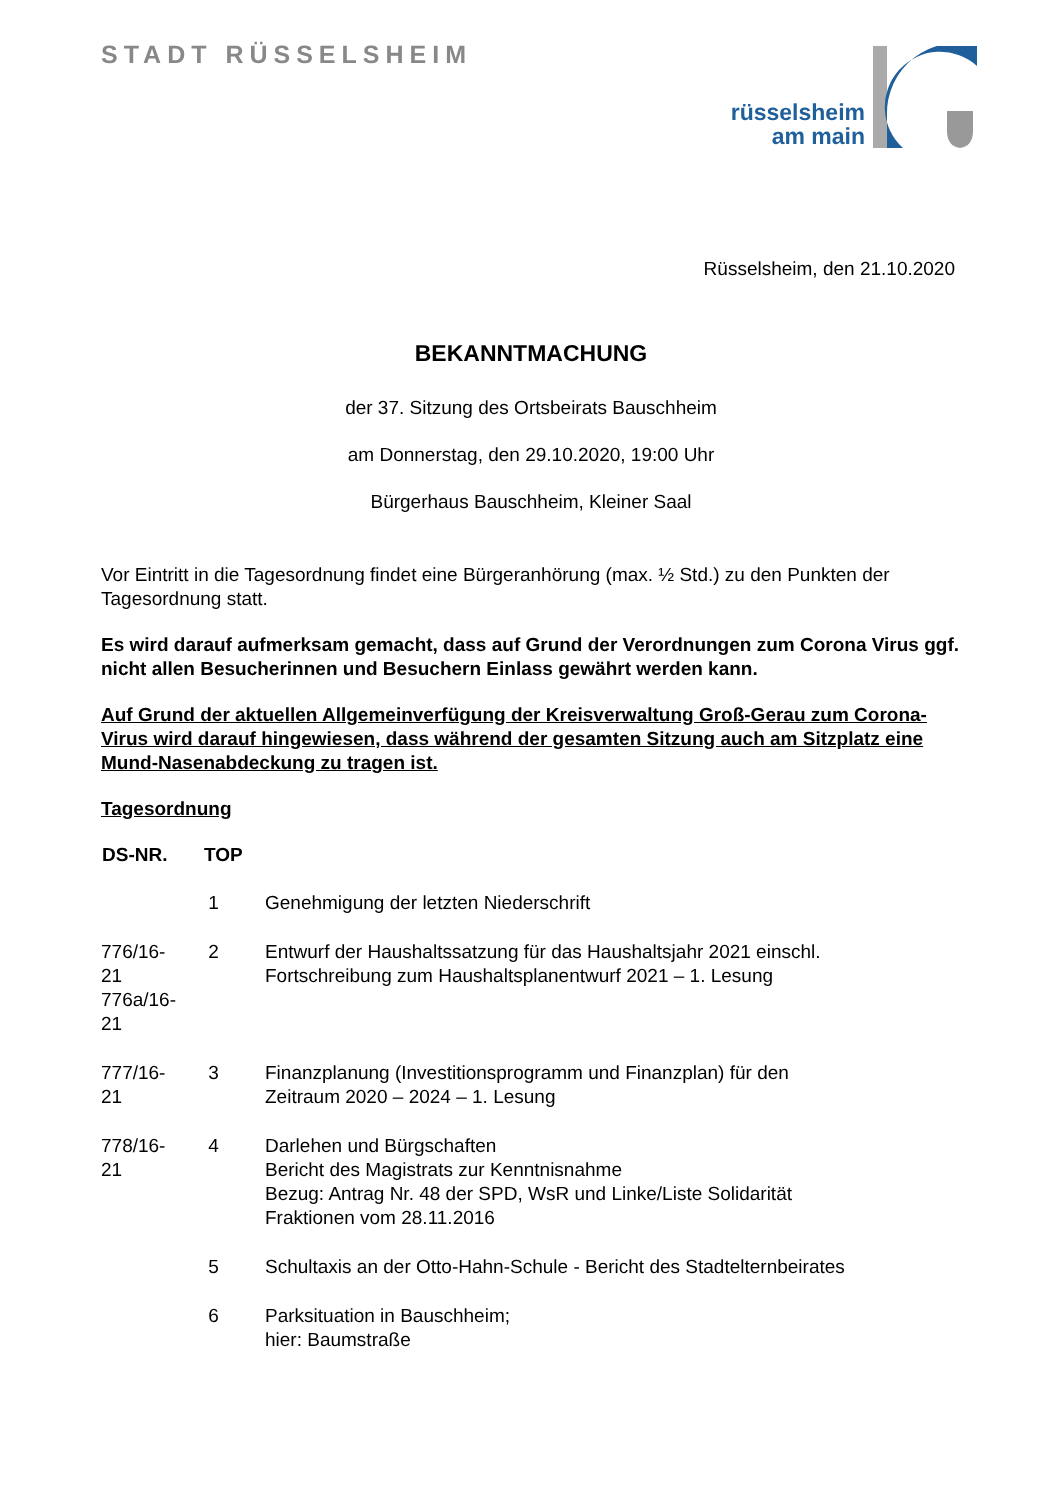STADT RÜSSELSHEIM
rüsselsheim
am main
Rüsselsheim, den 21.10.2020
BEKANNTMACHUNG
der 37. Sitzung des Ortsbeirats Bauschheim
am Donnerstag, den 29.10.2020, 19:00 Uhr
Bürgerhaus Bauschheim, Kleiner Saal
Vor Eintritt in die Tagesordnung findet eine Bürgeranhörung (max. ½ Std.) zu den Punkten der Tagesordnung statt.
Es wird darauf aufmerksam gemacht, dass auf Grund der Verordnungen zum Corona Virus ggf. nicht allen Besucherinnen und Besuchern Einlass gewährt werden kann.
Auf Grund der aktuellen Allgemeinverfügung der Kreisverwaltung Groß-Gerau zum Corona-Virus wird darauf hingewiesen, dass während der gesamten Sitzung auch am Sitzplatz eine Mund-Nasenabdeckung zu tragen ist.
Tagesordnung
| DS-NR. | TOP | |
| --- | --- | --- |
| | 1 | Genehmigung der letzten Niederschrift |
| 776/16- 21 776a/16- 21 | 2 | Entwurf der Haushaltssatzung für das Haushaltsjahr 2021 einschl. Fortschreibung zum Haushaltsplanentwurf 2021 – 1. Lesung |
| 777/16- 21 | 3 | Finanzplanung (Investitionsprogramm und Finanzplan) für den Zeitraum 2020 – 2024 – 1. Lesung |
| 778/16- 21 | 4 | Darlehen und Bürgschaften Bericht des Magistrats zur Kenntnisnahme Bezug: Antrag Nr. 48 der SPD, WsR und Linke/Liste Solidarität Fraktionen vom 28.11.2016 |
| | 5 | Schultaxis an der Otto-Hahn-Schule - Bericht des Stadtelternbeirates |
| | 6 | Parksituation in Bauschheim; hier: Baumstraße |